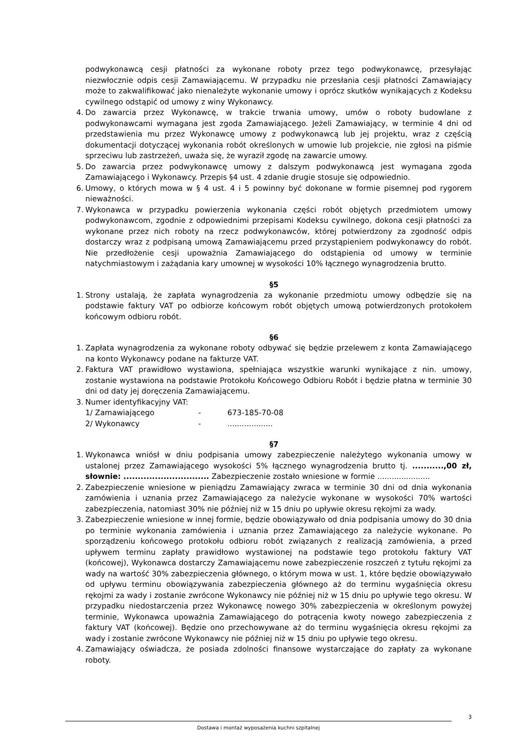podwykonawcą cesji płatności za wykonane roboty przez tego podwykonawcę, przesyłając niezwłocznie odpis cesji Zamawiającemu. W przypadku nie przesłania cesji płatności Zamawiający może to zakwalifikować jako nienależyte wykonanie umowy i oprócz skutków wynikających z Kodeksu cywilnego odstąpić od umowy z winy Wykonawcy.
4. Do zawarcia przez Wykonawcę, w trakcie trwania umowy, umów o roboty budowlane z podwykonawcami wymagana jest zgoda Zamawiającego. Jeżeli Zamawiający, w terminie 4 dni od przedstawienia mu przez Wykonawcę umowy z podwykonawcą lub jej projektu, wraz z częścią dokumentacji dotyczącej wykonania robót określonych w umowie lub projekcie, nie zgłosi na piśmie sprzeciwu lub zastrzeżeń, uważa się, że wyraził zgodę na zawarcie umowy.
5. Do zawarcia przez podwykonawcę umowy z dalszym podwykonawcą jest wymagana zgoda Zamawiającego i Wykonawcy. Przepis §4 ust. 4 zdanie drugie stosuje się odpowiednio.
6. Umowy, o których mowa w § 4 ust. 4 i 5 powinny być dokonane w formie pisemnej pod rygorem nieważności.
7. Wykonawca w przypadku powierzenia wykonania części robót objętych przedmiotem umowy podwykonawcom, zgodnie z odpowiednimi przepisami Kodeksu cywilnego, dokona cesji płatności za wykonane przez nich roboty na rzecz podwykonawców, której potwierdzony za zgodność odpis dostarczy wraz z podpisaną umową Zamawiającemu przed przystąpieniem podwykonawcy do robót. Nie przedłożenie cesji upoważnia Zamawiającego do odstąpienia od umowy w terminie natychmiastowym i zażądania kary umownej w wysokości 10% łącznego wynagrodzenia brutto.
§5
1. Strony ustalają, że zapłata wynagrodzenia za wykonanie przedmiotu umowy odbędzie się na podstawie faktury VAT po odbiorze końcowym robót objętych umową potwierdzonych protokołem końcowym odbioru robót.
§6
1. Zapłata wynagrodzenia za wykonane roboty odbywać się będzie przelewem z konta Zamawiającego na konto Wykonawcy podane na fakturze VAT.
2. Faktura VAT prawidłowo wystawiona, spełniająca wszystkie warunki wynikające z nin. umowy, zostanie wystawiona na podstawie Protokołu Końcowego Odbioru Robót i będzie płatna w terminie 30 dni od daty jej doręczenia Zamawiającemu.
3. Numer identyfikacyjny VAT:
| 1/ Zamawiającego | - | 673-185-70-08 |
| 2/ Wykonawcy | - | ................... |
§7
1. Wykonawca wniósł w dniu podpisania umowy zabezpieczenie należytego wykonania umowy w ustalonej przez Zamawiającego wysokości 5% łącznego wynagrodzenia brutto tj. ...........,00 zł, słownie: .............................. Zabezpieczenie zostało wniesione w formie ......................
2. Zabezpieczenie wniesione w pieniądzu Zamawiający zwraca w terminie 30 dni od dnia wykonania zamówienia i uznania przez Zamawiającego za należycie wykonane w wysokości 70% wartości zabezpieczenia, natomiast 30% nie później niż w 15 dniu po upływie okresu rękojmi za wady.
3. Zabezpieczenie wniesione w innej formie, będzie obowiązywało od dnia podpisania umowy do 30 dnia po terminie wykonania zamówienia i uznania przez Zamawiającego za należycie wykonane. Po sporządzeniu końcowego protokołu odbioru robót związanych z realizacją zamówienia, a przed upływem terminu zapłaty prawidłowo wystawionej na podstawie tego protokołu faktury VAT (końcowej), Wykonawca dostarczy Zamawiającemu nowe zabezpieczenie roszczeń z tytułu rękojmi za wady na wartość 30% zabezpieczenia głównego, o którym mowa w ust. 1, które będzie obowiązywało od upływu terminu obowiązywania zabezpieczenia głównego aż do terminu wygaśnięcia okresu rękojmi za wady i zostanie zwrócone Wykonawcy nie później niż w 15 dniu po upływie tego okresu. W przypadku niedostarczenia przez Wykonawcę nowego 30% zabezpieczenia w określonym powyżej terminie, Wykonawca upoważnia Zamawiającego do potrącenia kwoty nowego zabezpieczenia z faktury VAT (końcowej). Będzie ono przechowywane aż do terminu wygaśnięcia okresu rękojmi za wady i zostanie zwrócone Wykonawcy nie później niż w 15 dniu po upływie tego okresu.
4. Zamawiający oświadcza, że posiada zdolności finansowe wystarczające do zapłaty za wykonane roboty.
3
Dostawa i montaż wyposażenia kuchni szpitalnej